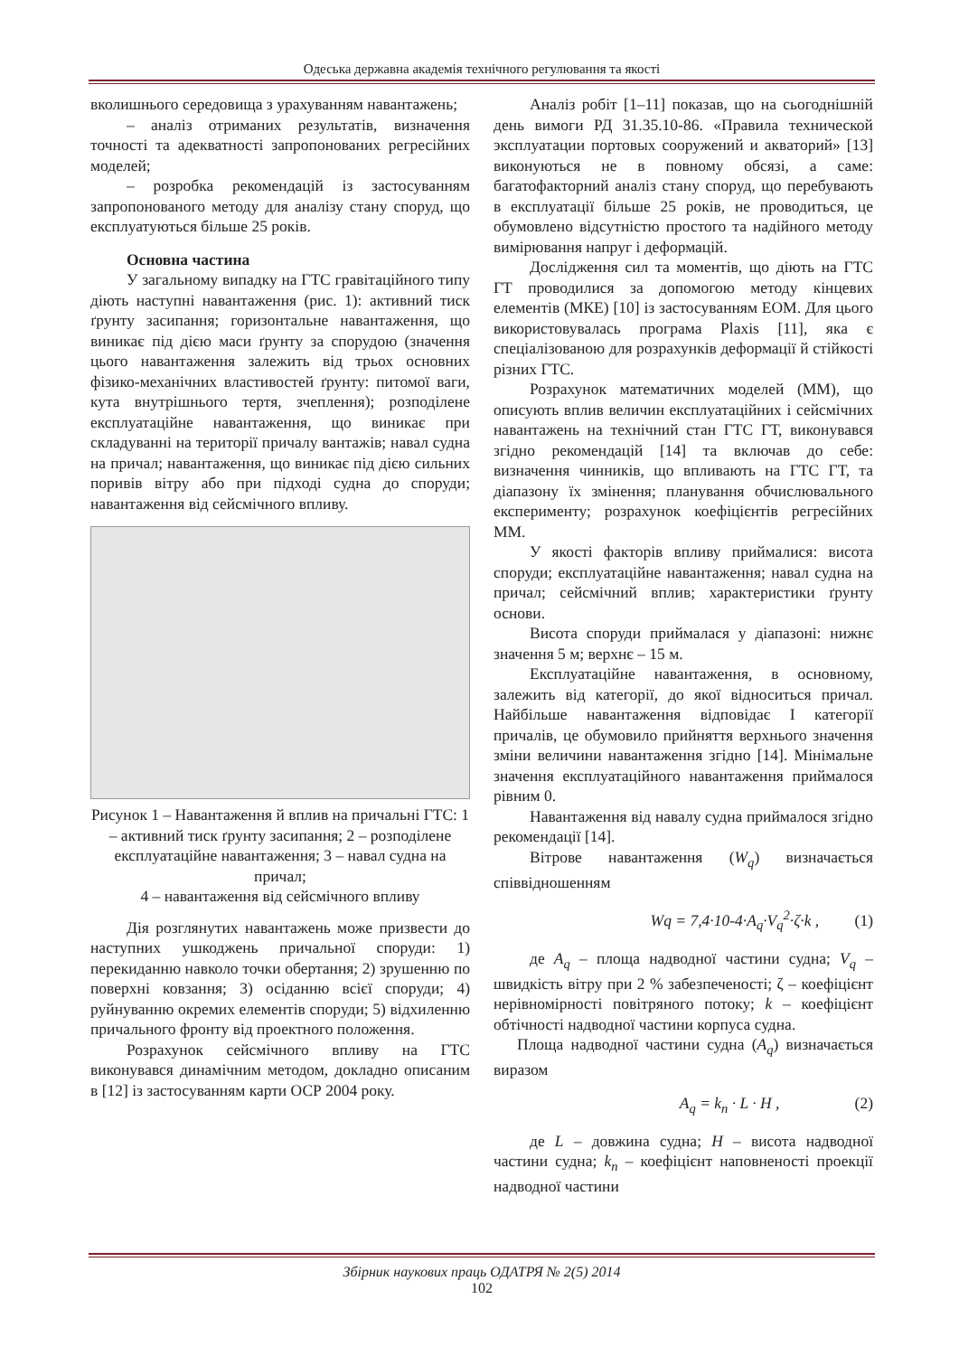Одеська державна академія технічного регулювання та якості
вколишнього середовища з урахуванням навантажень;
– аналіз отриманих результатів, визначення точності та адекватності запропонованих регресійних моделей;
– розробка рекомендацій із застосуванням запропонованого методу для аналізу стану споруд, що експлуатуються більше 25 років.
Основна частина
У загальному випадку на ГТС гравітаційного типу діють наступні навантаження (рис. 1): активний тиск ґрунту засипання; горизонтальне навантаження, що виникає під дією маси ґрунту за спорудою (значення цього навантаження залежить від трьох основних фізико-механічних властивостей ґрунту: питомої ваги, кута внутрішнього тертя, зчеплення); розподілене експлуатаційне навантаження, що виникає при складуванні на території причалу вантажів; навал судна на причал; навантаження, що виникає під дією сильних поривів вітру або при підході судна до споруди; навантаження від сейсмічного впливу.
Рисунок 1 – Навантаження й вплив на причальні ГТС: 1 – активний тиск ґрунту засипання; 2 – розподілене експлуатаційне навантаження; 3 – навал судна на причал;
4 – навантаження від сейсмічного впливу
Дія розглянутих навантажень може призвести до наступних ушкоджень причальної споруди: 1) перекиданню навколо точки обертання; 2) зрушенню по поверхні ковзання; 3) осіданню всієї споруди; 4) руйнуванню окремих елементів споруди; 5) відхиленню причального фронту від проектного положення.
Розрахунок сейсмічного впливу на ГТС виконувався динамічним методом, докладно описаним в [12] із застосуванням карти ОСР 2004 року.
Аналіз робіт [1–11] показав, що на сьогоднішній день вимоги РД 31.35.10-86. «Правила технической эксплуатации портовых сооружений и акваторий» [13] виконуються не в повному обсязі, а саме: багатофакторний аналіз стану споруд, що перебувають в експлуатації більше 25 років, не проводиться, це обумовлено відсутністю простого та надійного методу вимірювання напруг і деформацій.
Дослідження сил та моментів, що діють на ГТС ГТ проводилися за допомогою методу кінцевих елементів (МКЕ) [10] із застосуванням ЕОМ. Для цього використовувалась програма Plaxis [11], яка є спеціалізованою для розрахунків деформації й стійкості різних ГТС.
Розрахунок математичних моделей (ММ), що описують вплив величин експлуатаційних і сейсмічних навантажень на технічний стан ГТС ГТ, виконувався згідно рекомендацій [14] та включав до себе: визначення чинників, що впливають на ГТС ГТ, та діапазону їх змінення; планування обчислювального експерименту; розрахунок коефіцієнтів регресійних ММ.
У якості факторів впливу приймалися: висота споруди; експлуатаційне навантаження; навал судна на причал; сейсмічний вплив; характеристики ґрунту основи.
Висота споруди приймалася у діапазоні: нижнє значення 5 м; верхнє – 15 м.
Експлуатаційне навантаження, в основному, залежить від категорії, до якої відноситься причал. Найбільше навантаження відповідає І категорії причалів, це обумовило прийняття верхнього значення зміни величини навантаження згідно [14]. Мінімальне значення експлуатаційного навантаження приймалося рівним 0.
Навантаження від навалу судна приймалося згідно рекомендації [14].
Вітрове навантаження (W<sub>q</sub>) визначається співвідношенням
Wq = 7,4·10-4·A<sub>q</sub>·V<sub>q</sub><sup>2</sup>·ζ·k , (1)
де A<sub>q</sub> – площа надводної частини судна; V<sub>q</sub> – швидкість вітру при 2 % забезпеченості; ζ – коефіцієнт нерівномірності повітряного потоку; k – коефіцієнт обтічності надводної частини корпуса судна.
Площа надводної частини судна (A<sub>q</sub>) визначається виразом
A<sub>q</sub> = k<sub>n</sub> · L · H , (2)
де L – довжина судна; H – висота надводної частини судна; k<sub>n</sub> – коефіцієнт наповненості проекції надводної частини
Збірник наукових праць ОДАТРЯ № 2(5) 2014
102